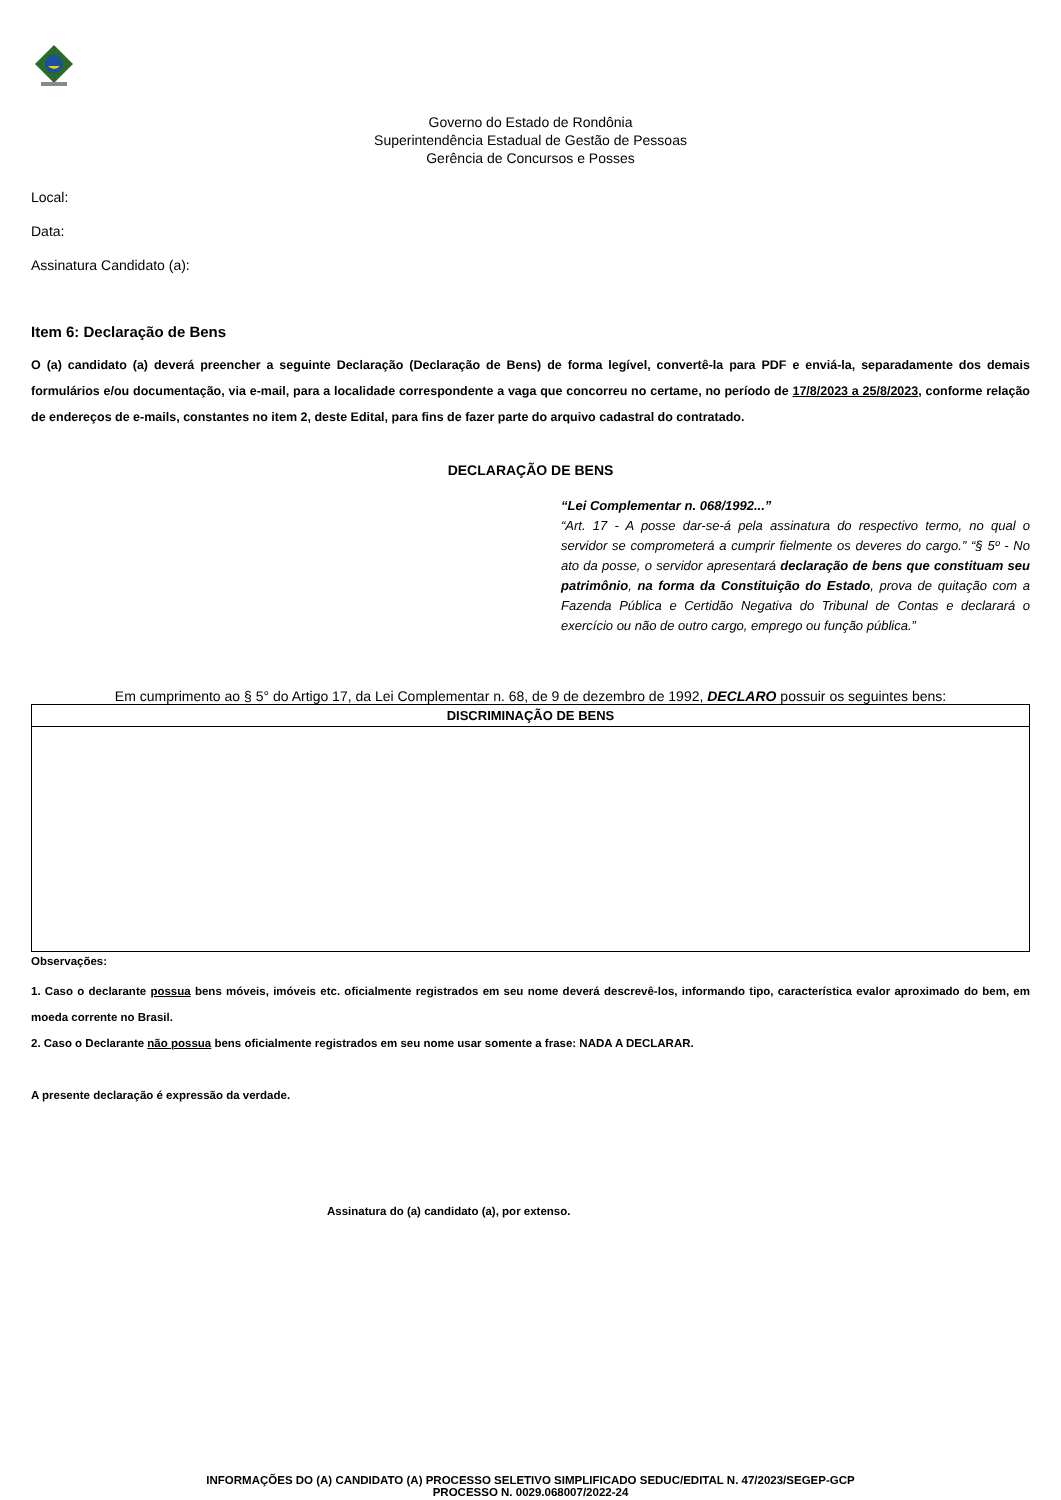Governo do Estado de Rondônia
Superintendência Estadual de Gestão de Pessoas
Gerência de Concursos e Posses
Local:
Data:
Assinatura Candidato (a):
Item 6: Declaração de Bens
O (a) candidato (a) deverá preencher a seguinte Declaração (Declaração de Bens) de forma legível, convertê-la para PDF e enviá-la, separadamente dos demais formulários e/ou documentação, via e-mail, para a localidade correspondente a vaga que concorreu no certame, no período de 17/8/2023 a 25/8/2023, conforme relação de endereços de e-mails, constantes no item 2, deste Edital, para fins de fazer parte do arquivo cadastral do contratado.
DECLARAÇÃO DE BENS
“Lei Complementar n. 068/1992...”
“Art. 17 - A posse dar-se-á pela assinatura do respectivo termo, no qual o servidor se comprometerá a cumprir fielmente os deveres do cargo.” “§ 5º - No ato da posse, o servidor apresentará declaração de bens que constituam seu patrimônio, na forma da Constituição do Estado, prova de quitação com a Fazenda Pública e Certidão Negativa do Tribunal de Contas e declarará o exercício ou não de outro cargo, emprego ou função pública.”
Em cumprimento ao § 5° do Artigo 17, da Lei Complementar n. 68, de 9 de dezembro de 1992, DECLARO possuir os seguintes bens:
| DISCRIMINAÇÃO DE BENS |
| --- |
Observações:
1. Caso o declarante possua bens móveis, imóveis etc. oficialmente registrados em seu nome deverá descrevê-los, informando tipo, característica evalor aproximado do bem, em moeda corrente no Brasil.
2. Caso o Declarante não possua bens oficialmente registrados em seu nome usar somente a frase: NADA A DECLARAR.
A presente declaração é expressão da verdade.
Assinatura do (a) candidato (a), por extenso.
INFORMAÇÕES DO (A) CANDIDATO (A) PROCESSO SELETIVO SIMPLIFICADO SEDUC/EDITAL N. 47/2023/SEGEP-GCP
PROCESSO N. 0029.068007/2022-24